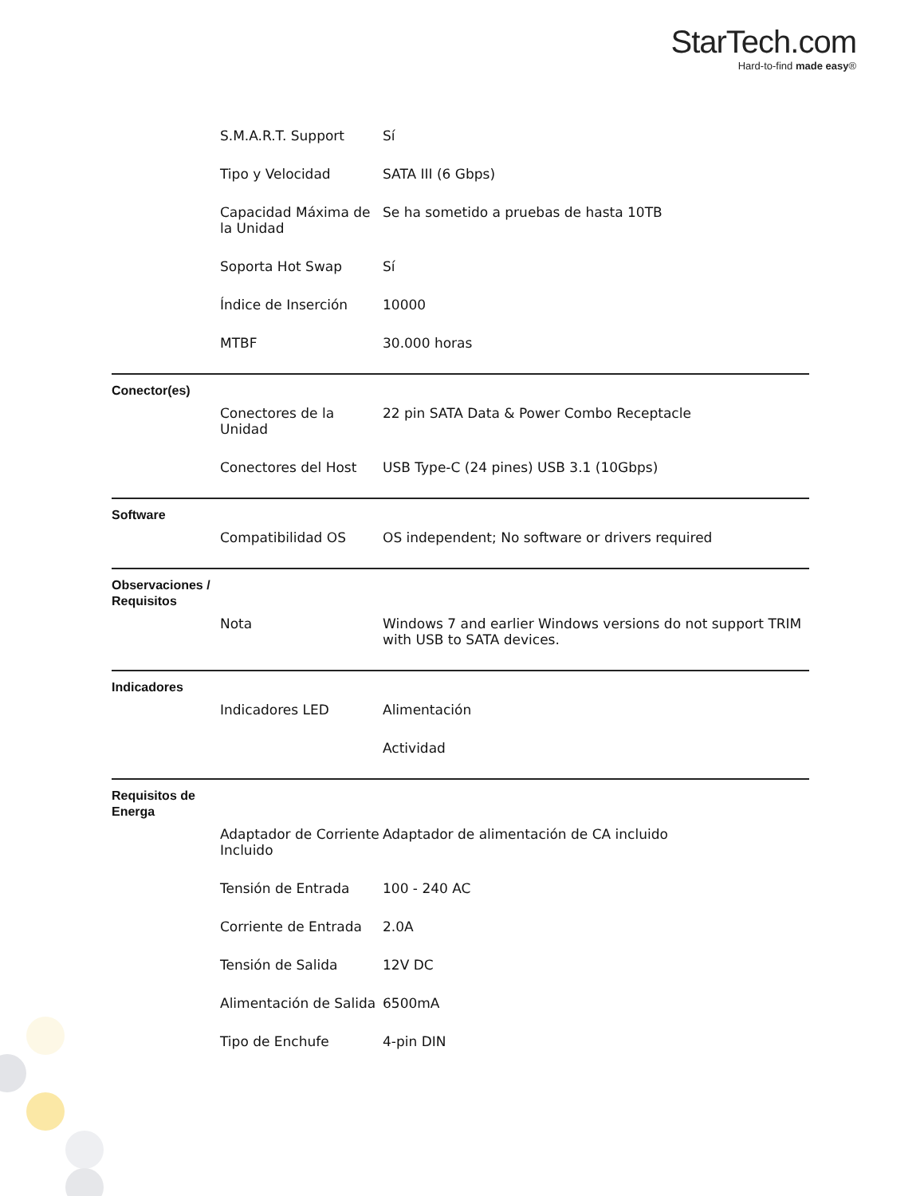StarTech.com
Hard-to-find made easy®
| | S.M.A.R.T. Support | Sí |
| | Tipo y Velocidad | SATA III (6 Gbps) |
| | Capacidad Máxima de la Unidad | Se ha sometido a pruebas de hasta 10TB |
| | Soporta Hot Swap | Sí |
| | Índice de Inserción | 10000 |
| | MTBF | 30.000 horas |
| Conector(es) | | |
| | Conectores de la Unidad | 22 pin SATA Data & Power Combo Receptacle |
| | Conectores del Host | USB Type-C (24 pines) USB 3.1 (10Gbps) |
| Software | | |
| | Compatibilidad OS | OS independent; No software or drivers required |
| Observaciones / Requisitos | | |
| | Nota | Windows 7 and earlier Windows versions do not support TRIM with USB to SATA devices. |
| Indicadores | | |
| | Indicadores LED | Alimentación |
| | | Actividad |
| Requisitos de Energa | | |
| | Adaptador de Corriente Incluido | Adaptador de alimentación de CA incluido |
| | Tensión de Entrada | 100 - 240 AC |
| | Corriente de Entrada | 2.0A |
| | Tensión de Salida | 12V DC |
| | Alimentación de Salida | 6500mA |
| | Tipo de Enchufe | 4-pin DIN |